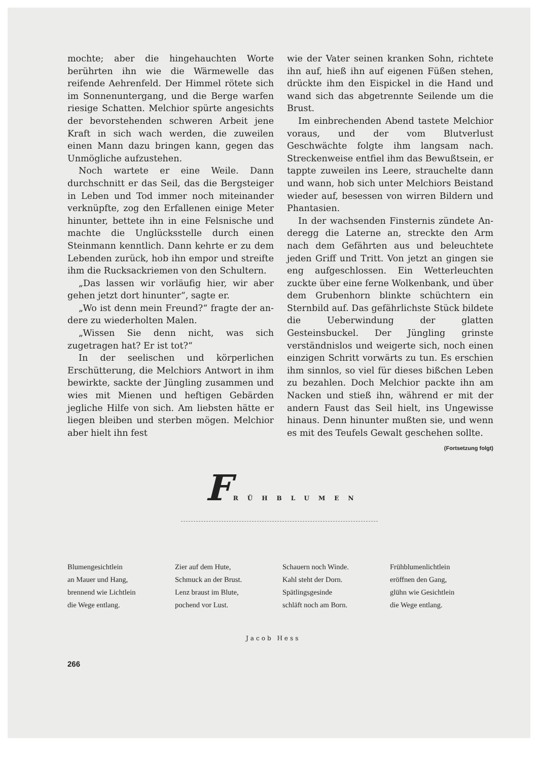mochte; aber die hingehauchten Worte berühr­ten ihn wie die Wärmewelle das reifende Aehrenfeld. Der Himmel rötete sich im Sonnen­untergang, und die Berge warfen riesige Schat­ten. Melchior spürte angesichts der bevorstehen­den schweren Arbeit jene Kraft in sich wach werden, die zuweilen einen Mann dazu bringen kann, gegen das Unmögliche aufzustehen.
Noch wartete er eine Weile. Dann durchschnitt er das Seil, das die Bergsteiger in Leben und Tod immer noch miteinander verknüpfte, zog den Erfallenen einige Meter hinunter, bettete ihn in eine Felsnische und machte die Unglücks­stelle durch einen Steinmann kenntlich. Dann kehrte er zu dem Lebenden zurück, hob ihn em­por und streifte ihm die Rucksackriemen von den Schultern.
„Das lassen wir vorläufig hier, wir aber gehen jetzt dort hinunter“, sagte er.
„Wo ist denn mein Freund?“ fragte der an­dere zu wiederholten Malen.
„Wissen Sie denn nicht, was sich zugetragen hat? Er ist tot?“
In der seelischen und körperlichen Erschütte­rung, die Melchiors Antwort in ihm bewirkte, sackte der Jüngling zusammen und wies mit Mienen und heftigen Gebärden jegliche Hilfe von sich. Am liebsten hätte er liegen bleiben und sterben mögen. Melchior aber hielt ihn fest
wie der Vater seinen kranken Sohn, richtete ihn auf, hieß ihn auf eigenen Füßen stehen, drückte ihm den Eispickel in die Hand und wand sich das abgetrennte Seilende um die Brust.
Im einbrechenden Abend tastete Melchior voraus, und der vom Blutverlust Geschwächte folgte ihm langsam nach. Streckenweise entfiel ihm das Bewußtsein, er tappte zuweilen ins Leere, strauchelte dann und wann, hob sich unter Melchiors Beistand wieder auf, besessen von wirren Bildern und Phantasien.
In der wachsenden Finsternis zündete An­deregg die Laterne an, streckte den Arm nach dem Gefährten aus und beleuchtete jeden Griff und Tritt. Von jetzt an gingen sie eng aufge­schlossen. Ein Wetterleuchten zuckte über eine ferne Wolkenbank, und über dem Grubenhorn blinkte schüchtern ein Sternbild auf. Das ge­fährlichste Stück bildete die Ueberwindung der glatten Gesteinsbuckel. Der Jüngling grinste verständnislos und weigerte sich, noch einen ein­zigen Schritt vorwärts zu tun. Es erschien ihm sinnlos, so viel für dieses bißchen Leben zu be­zahlen. Doch Melchior packte ihn am Nacken und stieß ihn, während er mit der andern Faust das Seil hielt, ins Ungewisse hinaus. Denn hinunter mußten sie, und wenn es mit des Teu­fels Gewalt geschehen sollte.
(Fortsetzung folgt)
F RÜHBLUMEN
Blumengesichtlein
an Mauer und Hang,
brennend wie Lichtlein
die Wege entlang.
Zier auf dem Hute,
Schmuck an der Brust.
Lenz braust im Blute,
pochend vor Lust.
Schauern noch Winde.
Kahl steht der Dorn.
Spätlingsgesinde
schläft noch am Born.
Frühblumenlichtlein
eröffnen den Gang,
glühn wie Gesichtlein
die Wege entlang.
Jacob Hess
266